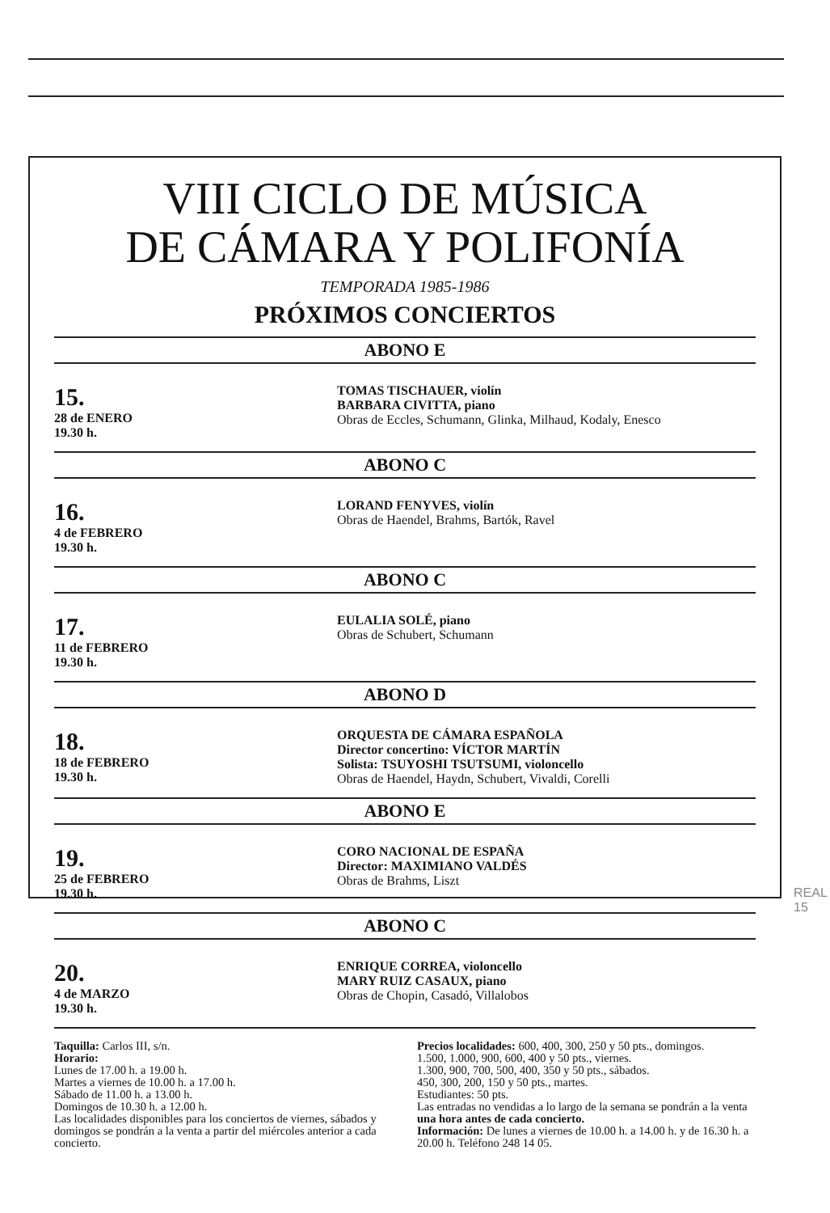VIII CICLO DE MÚSICA
DE CÁMARA Y POLIFONÍA
TEMPORADA 1985-1986
PRÓXIMOS CONCIERTOS
ABONO E
15.
28 de ENERO
19.30 h.
TOMAS TISCHAUER, violín
BARBARA CIVITTA, piano
Obras de Eccles, Schumann, Glinka, Milhaud, Kodaly, Enesco
ABONO C
16.
4 de FEBRERO
19.30 h.
LORAND FENYVES, violín
Obras de Haendel, Brahms, Bartók, Ravel
ABONO C
17.
11 de FEBRERO
19.30 h.
EULALIA SOLÉ, piano
Obras de Schubert, Schumann
ABONO D
18.
18 de FEBRERO
19.30 h.
ORQUESTA DE CÁMARA ESPAÑOLA
Director concertino: VÍCTOR MARTÍN
Solista: TSUYOSHI TSUTSUMI, violoncello
Obras de Haendel, Haydn, Schubert, Vivaldi, Corelli
ABONO E
19.
25 de FEBRERO
19.30 h.
CORO NACIONAL DE ESPAÑA
Director: MAXIMIANO VALDÉS
Obras de Brahms, Liszt
ABONO C
20.
4 de MARZO
19.30 h.
ENRIQUE CORREA, violoncello
MARY RUIZ CASAUX, piano
Obras de Chopin, Casadó, Villalobos
Taquilla: Carlos III, s/n.
Horario:
Lunes de 17.00 h. a 19.00 h.
Martes a viernes de 10.00 h. a 17.00 h.
Sábado de 11.00 h. a 13.00 h.
Domingos de 10.30 h. a 12.00 h.
Las localidades disponibles para los conciertos de viernes, sábados y domingos se pondrán a la venta a partir del miércoles anterior a cada concierto.
Precios localidades: 600, 400, 300, 250 y 50 pts., domingos.
1.500, 1.000, 900, 600, 400 y 50 pts., viernes.
1.300, 900, 700, 500, 400, 350 y 50 pts., sábados.
450, 300, 200, 150 y 50 pts., martes.
Estudiantes: 50 pts.
Las entradas no vendidas a lo largo de la semana se pondrán a la venta una hora antes de cada concierto.
Información: De lunes a viernes de 10.00 h. a 14.00 h. y de 16.30 h. a 20.00 h. Teléfono 248 14 05.
REAL
15